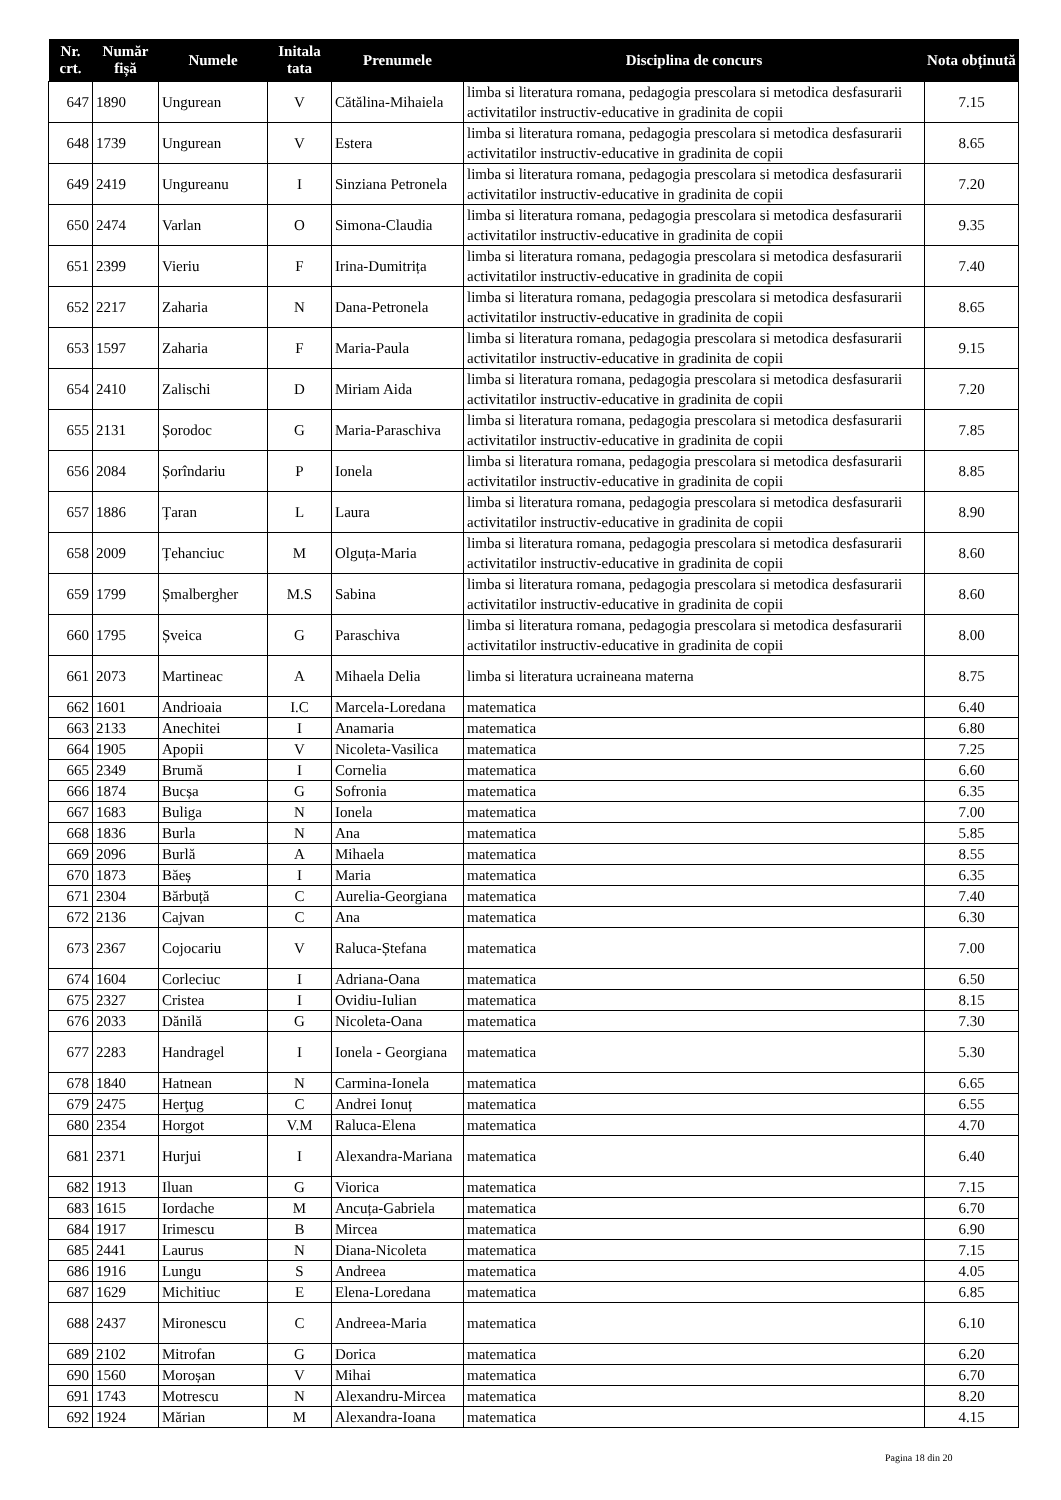| Nr. crt. | Număr fișă | Numele | Initala tata | Prenumele | Disciplina de concurs | Nota obținută |
| --- | --- | --- | --- | --- | --- | --- |
| 647 | 1890 | Ungurean | V | Cătălina-Mihaiela | limba si literatura romana, pedagogia prescolara si metodica desfasurarii activitatilor instructiv-educative in gradinita de copii | 7.15 |
| 648 | 1739 | Ungurean | V | Estera | limba si literatura romana, pedagogia prescolara si metodica desfasurarii activitatilor instructiv-educative in gradinita de copii | 8.65 |
| 649 | 2419 | Ungureanu | I | Sinziana Petronela | limba si literatura romana, pedagogia prescolara si metodica desfasurarii activitatilor instructiv-educative in gradinita de copii | 7.20 |
| 650 | 2474 | Varlan | O | Simona-Claudia | limba si literatura romana, pedagogia prescolara si metodica desfasurarii activitatilor instructiv-educative in gradinita de copii | 9.35 |
| 651 | 2399 | Vieriu | F | Irina-Dumitrița | limba si literatura romana, pedagogia prescolara si metodica desfasurarii activitatilor instructiv-educative in gradinita de copii | 7.40 |
| 652 | 2217 | Zaharia | N | Dana-Petronela | limba si literatura romana, pedagogia prescolara si metodica desfasurarii activitatilor instructiv-educative in gradinita de copii | 8.65 |
| 653 | 1597 | Zaharia | F | Maria-Paula | limba si literatura romana, pedagogia prescolara si metodica desfasurarii activitatilor instructiv-educative in gradinita de copii | 9.15 |
| 654 | 2410 | Zalischi | D | Miriam Aida | limba si literatura romana, pedagogia prescolara si metodica desfasurarii activitatilor instructiv-educative in gradinita de copii | 7.20 |
| 655 | 2131 | Șorodoc | G | Maria-Paraschiva | limba si literatura romana, pedagogia prescolara si metodica desfasurarii activitatilor instructiv-educative in gradinita de copii | 7.85 |
| 656 | 2084 | Șorîndariu | P | Ionela | limba si literatura romana, pedagogia prescolara si metodica desfasurarii activitatilor instructiv-educative in gradinita de copii | 8.85 |
| 657 | 1886 | Țaran | L | Laura | limba si literatura romana, pedagogia prescolara si metodica desfasurarii activitatilor instructiv-educative in gradinita de copii | 8.90 |
| 658 | 2009 | Țehanciuc | M | Olguța-Maria | limba si literatura romana, pedagogia prescolara si metodica desfasurarii activitatilor instructiv-educative in gradinita de copii | 8.60 |
| 659 | 1799 | Șmalbergher | M.S | Sabina | limba si literatura romana, pedagogia prescolara si metodica desfasurarii activitatilor instructiv-educative in gradinita de copii | 8.60 |
| 660 | 1795 | Șveica | G | Paraschiva | limba si literatura romana, pedagogia prescolara si metodica desfasurarii activitatilor instructiv-educative in gradinita de copii | 8.00 |
| 661 | 2073 | Martineac | A | Mihaela Delia | limba si literatura ucraineana materna | 8.75 |
| 662 | 1601 | Andrioaia | I.C | Marcela-Loredana | matematica | 6.40 |
| 663 | 2133 | Anechitei | I | Anamaria | matematica | 6.80 |
| 664 | 1905 | Apopii | V | Nicoleta-Vasilica | matematica | 7.25 |
| 665 | 2349 | Brumă | I | Cornelia | matematica | 6.60 |
| 666 | 1874 | Bucșa | G | Sofronia | matematica | 6.35 |
| 667 | 1683 | Buliga | N | Ionela | matematica | 7.00 |
| 668 | 1836 | Burla | N | Ana | matematica | 5.85 |
| 669 | 2096 | Burlă | A | Mihaela | matematica | 8.55 |
| 670 | 1873 | Băeș | I | Maria | matematica | 6.35 |
| 671 | 2304 | Bărbuță | C | Aurelia-Georgiana | matematica | 7.40 |
| 672 | 2136 | Cajvan | C | Ana | matematica | 6.30 |
| 673 | 2367 | Cojocariu | V | Raluca-Ștefana | matematica | 7.00 |
| 674 | 1604 | Corleciuc | I | Adriana-Oana | matematica | 6.50 |
| 675 | 2327 | Cristea | I | Ovidiu-Iulian | matematica | 8.15 |
| 676 | 2033 | Dănilă | G | Nicoleta-Oana | matematica | 7.30 |
| 677 | 2283 | Handragel | I | Ionela - Georgiana | matematica | 5.30 |
| 678 | 1840 | Hatnean | N | Carmina-Ionela | matematica | 6.65 |
| 679 | 2475 | Herţug | C | Andrei Ionuț | matematica | 6.55 |
| 680 | 2354 | Horgot | V.M | Raluca-Elena | matematica | 4.70 |
| 681 | 2371 | Hurjui | I | Alexandra-Mariana | matematica | 6.40 |
| 682 | 1913 | Iluan | G | Viorica | matematica | 7.15 |
| 683 | 1615 | Iordache | M | Ancuța-Gabriela | matematica | 6.70 |
| 684 | 1917 | Irimescu | B | Mircea | matematica | 6.90 |
| 685 | 2441 | Laurus | N | Diana-Nicoleta | matematica | 7.15 |
| 686 | 1916 | Lungu | S | Andreea | matematica | 4.05 |
| 687 | 1629 | Michitiuc | E | Elena-Loredana | matematica | 6.85 |
| 688 | 2437 | Mironescu | C | Andreea-Maria | matematica | 6.10 |
| 689 | 2102 | Mitrofan | G | Dorica | matematica | 6.20 |
| 690 | 1560 | Moroșan | V | Mihai | matematica | 6.70 |
| 691 | 1743 | Motrescu | N | Alexandru-Mircea | matematica | 8.20 |
| 692 | 1924 | Mărian | M | Alexandra-Ioana | matematica | 4.15 |
Pagina 18 din 20